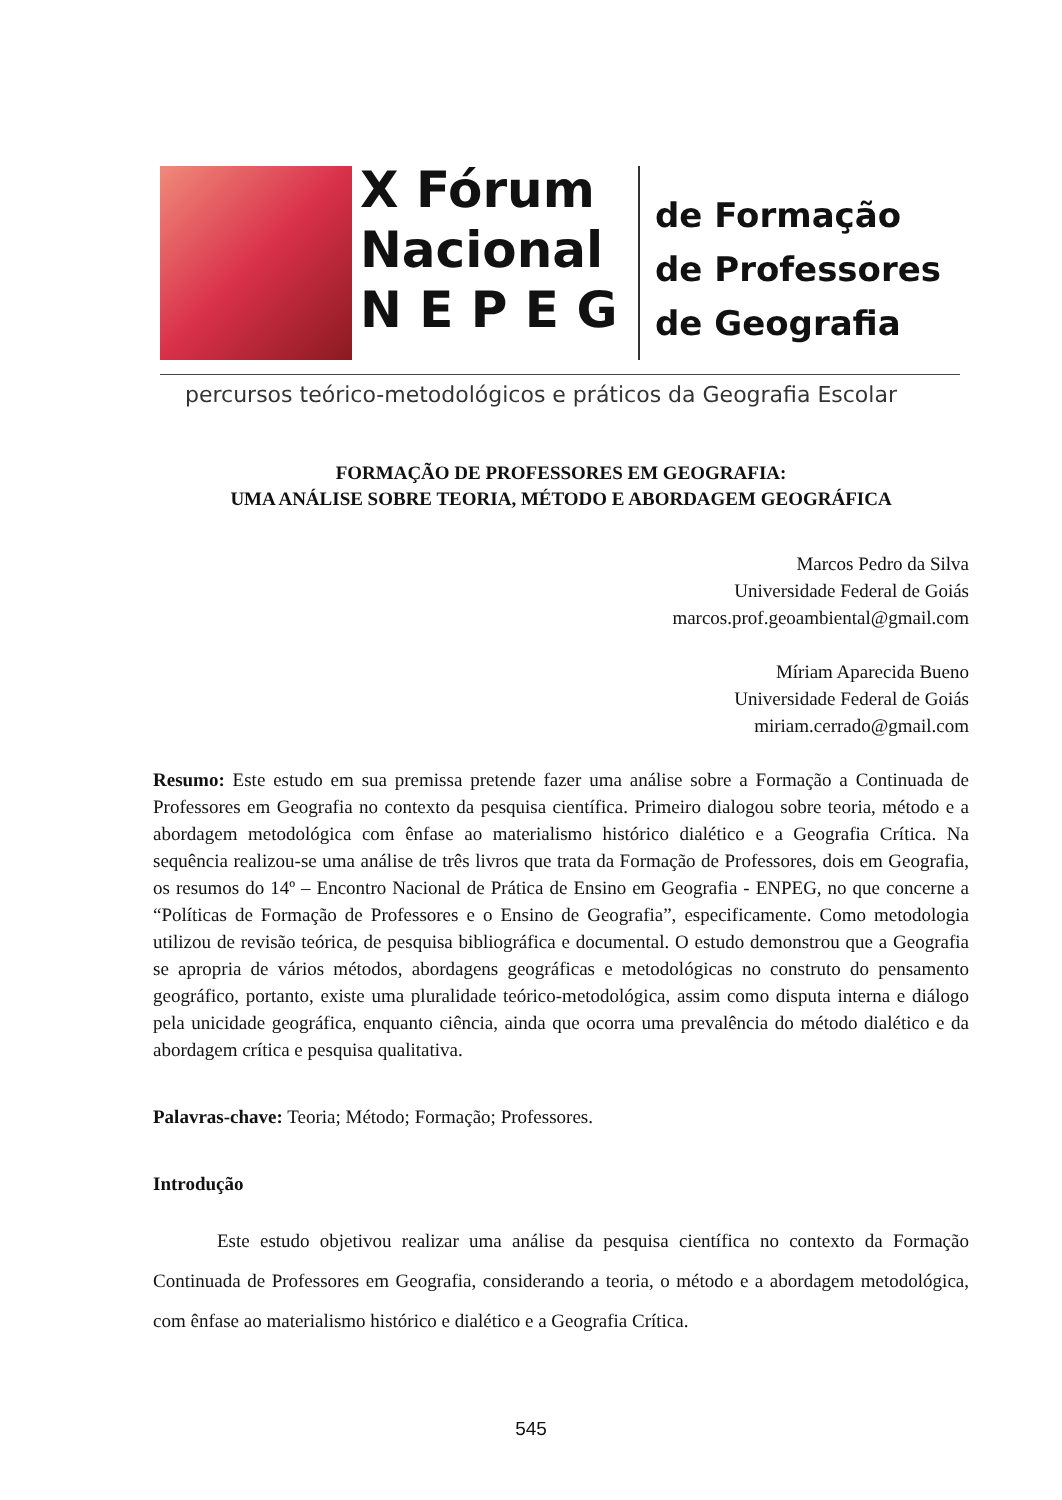X Fórum
Nacional
N E P E G
de Formação
de Professores
de Geografia
percursos teórico-metodológicos e práticos da Geografia Escolar
FORMAÇÃO DE PROFESSORES EM GEOGRAFIA:
UMA ANÁLISE SOBRE TEORIA, MÉTODO E ABORDAGEM GEOGRÁFICA
Marcos Pedro da Silva
Universidade Federal de Goiás
marcos.prof.geoambiental@gmail.com
Míriam Aparecida Bueno
Universidade Federal de Goiás
miriam.cerrado@gmail.com
Resumo: Este estudo em sua premissa pretende fazer uma análise sobre a Formação a Continuada de Professores em Geografia no contexto da pesquisa científica. Primeiro dialogou sobre teoria, método e a abordagem metodológica com ênfase ao materialismo histórico dialético e a Geografia Crítica. Na sequência realizou-se uma análise de três livros que trata da Formação de Professores, dois em Geografia, os resumos do 14º – Encontro Nacional de Prática de Ensino em Geografia - ENPEG, no que concerne a “Políticas de Formação de Professores e o Ensino de Geografia”, especificamente. Como metodologia utilizou de revisão teórica, de pesquisa bibliográfica e documental. O estudo demonstrou que a Geografia se apropria de vários métodos, abordagens geográficas e metodológicas no construto do pensamento geográfico, portanto, existe uma pluralidade teórico-metodológica, assim como disputa interna e diálogo pela unicidade geográfica, enquanto ciência, ainda que ocorra uma prevalência do método dialético e da abordagem crítica e pesquisa qualitativa.
Palavras-chave: Teoria; Método; Formação; Professores.
Introdução
Este estudo objetivou realizar uma análise da pesquisa científica no contexto da Formação Continuada de Professores em Geografia, considerando a teoria, o método e a abordagem metodológica, com ênfase ao materialismo histórico e dialético e a Geografia Crítica.
545